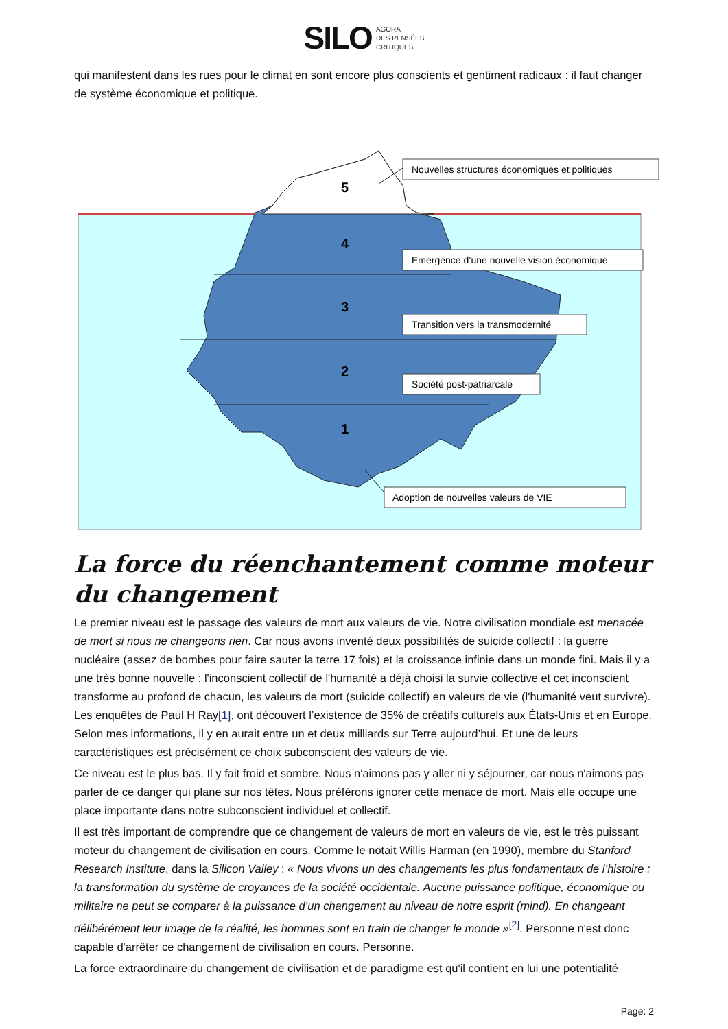SILO AGORA
DES PENSÉES
CRITIQUES
qui manifestent dans les rues pour le climat en sont encore plus conscients et gentiment radicaux : il faut changer de système économique et politique.
5
4
3
2
1
Nouvelles structures économiques et politiques
Emergence d’une nouvelle vision économique
Transition vers la transmodernité
Société post-patriarcale
Adoption de nouvelles valeurs de VIE
La force du réenchantement comme moteur du changement
Le premier niveau est le passage des valeurs de mort aux valeurs de vie. Notre civilisation mondiale est menacée de mort si nous ne changeons rien. Car nous avons inventé deux possibilités de suicide collectif : la guerre nucléaire (assez de bombes pour faire sauter la terre 17 fois) et la croissance infinie dans un monde fini. Mais il y a une très bonne nouvelle : l'inconscient collectif de l'humanité a déjà choisi la survie collective et cet inconscient transforme au profond de chacun, les valeurs de mort (suicide collectif) en valeurs de vie (l'humanité veut survivre). Les enquêtes de Paul H Ray[1], ont découvert l’existence de 35% de créatifs culturels aux États-Unis et en Europe. Selon mes informations, il y en aurait entre un et deux milliards sur Terre aujourd’hui. Et une de leurs caractéristiques est précisément ce choix subconscient des valeurs de vie.
Ce niveau est le plus bas. Il y fait froid et sombre. Nous n'aimons pas y aller ni y séjourner, car nous n'aimons pas parler de ce danger qui plane sur nos têtes. Nous préférons ignorer cette menace de mort. Mais elle occupe une place importante dans notre subconscient individuel et collectif.
Il est très important de comprendre que ce changement de valeurs de mort en valeurs de vie, est le très puissant moteur du changement de civilisation en cours. Comme le notait Willis Harman (en 1990), membre du Stanford Research Institute, dans la Silicon Valley : « Nous vivons un des changements les plus fondamentaux de l’histoire : la transformation du système de croyances de la société occidentale. Aucune puissance politique, économique ou militaire ne peut se comparer à la puissance d’un changement au niveau de notre esprit (mind). En changeant délibérément leur image de la réalité, les hommes sont en train de changer le monde »<sup>[2]</sup>. Personne n'est donc capable d'arrêter ce changement de civilisation en cours. Personne.
La force extraordinaire du changement de civilisation et de paradigme est qu'il contient en lui une potentialité
Page: 2